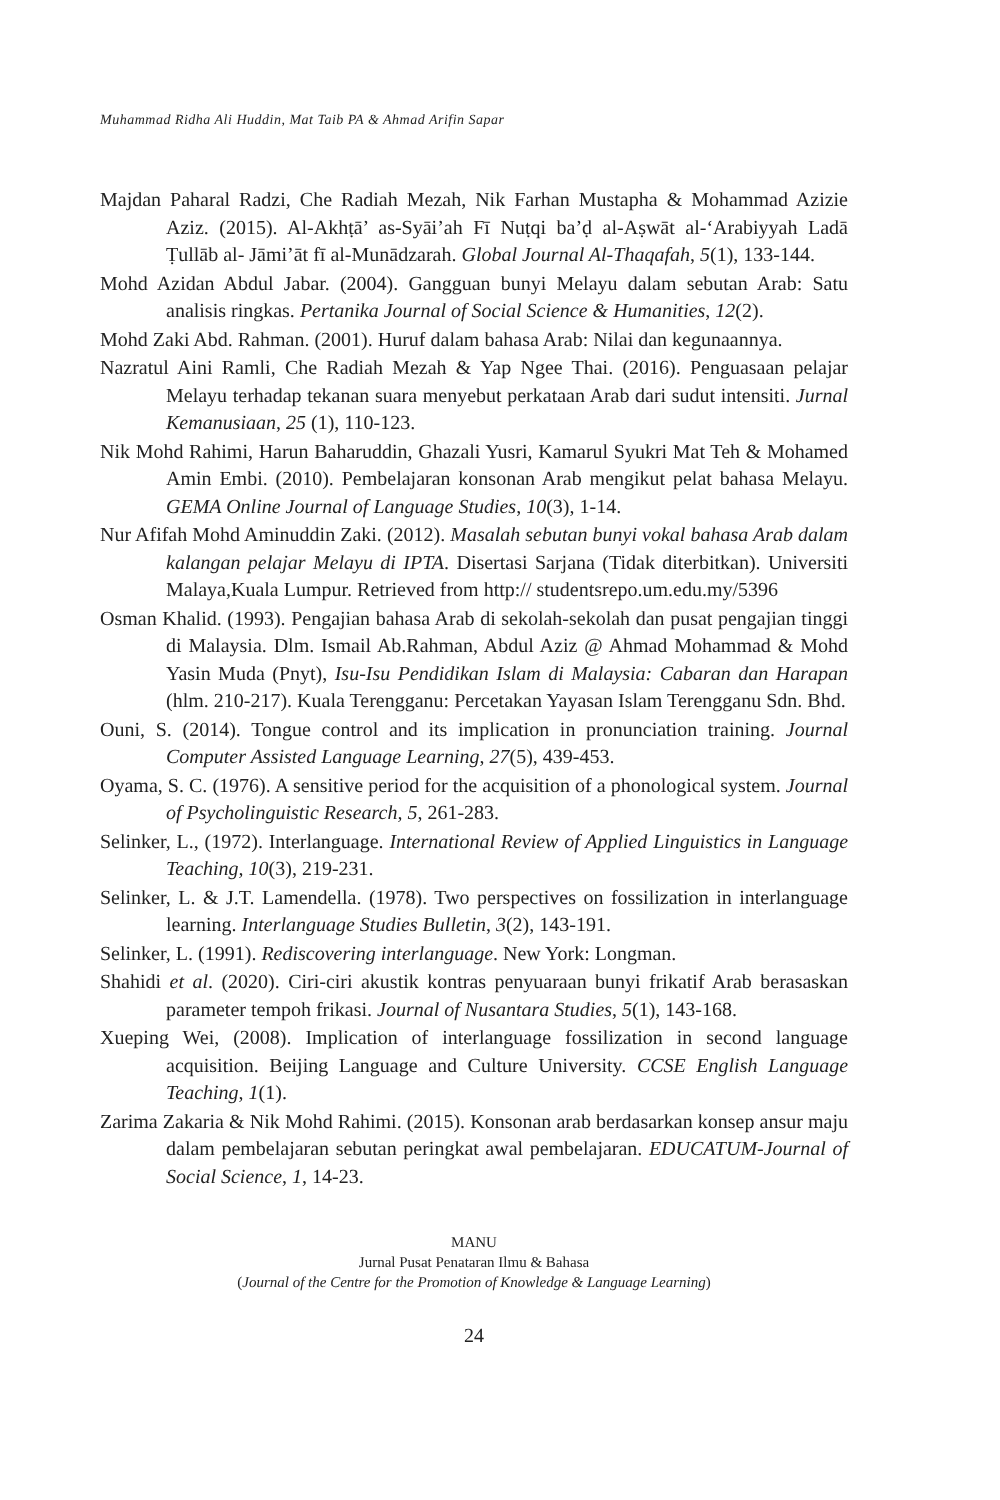Muhammad Ridha Ali Huddin, Mat Taib PA & Ahmad Arifin Sapar
Majdan Paharal Radzi, Che Radiah Mezah, Nik Farhan Mustapha & Mohammad Azizie Aziz. (2015). Al-Akhṭā’ as-Syāi’ah Fī Nuṭqi ba’ḍ al-Aṣwāt al-‘Arabiyyah Ladā Ṭullāb al- Jāmi’āt fī al-Munādzarah. Global Journal Al-Thaqafah, 5(1), 133-144.
Mohd Azidan Abdul Jabar. (2004). Gangguan bunyi Melayu dalam sebutan Arab: Satu analisis ringkas. Pertanika Journal of Social Science & Humanities, 12(2).
Mohd Zaki Abd. Rahman. (2001). Huruf dalam bahasa Arab: Nilai dan kegunaannya.
Nazratul Aini Ramli, Che Radiah Mezah & Yap Ngee Thai. (2016). Penguasaan pelajar Melayu terhadap tekanan suara menyebut perkataan Arab dari sudut intensiti. Jurnal Kemanusiaan, 25 (1), 110-123.
Nik Mohd Rahimi, Harun Baharuddin, Ghazali Yusri, Kamarul Syukri Mat Teh & Mohamed Amin Embi. (2010). Pembelajaran konsonan Arab mengikut pelat bahasa Melayu. GEMA Online Journal of Language Studies, 10(3), 1-14.
Nur Afifah Mohd Aminuddin Zaki. (2012). Masalah sebutan bunyi vokal bahasa Arab dalam kalangan pelajar Melayu di IPTA. Disertasi Sarjana (Tidak diterbitkan). Universiti Malaya,Kuala Lumpur. Retrieved from http:// studentsrepo.um.edu.my/5396
Osman Khalid. (1993). Pengajian bahasa Arab di sekolah-sekolah dan pusat pengajian tinggi di Malaysia. Dlm. Ismail Ab.Rahman, Abdul Aziz @ Ahmad Mohammad & Mohd Yasin Muda (Pnyt), Isu-Isu Pendidikan Islam di Malaysia: Cabaran dan Harapan (hlm. 210-217). Kuala Terengganu: Percetakan Yayasan Islam Terengganu Sdn. Bhd.
Ouni, S. (2014). Tongue control and its implication in pronunciation training. Journal Computer Assisted Language Learning, 27(5), 439-453.
Oyama, S. C. (1976). A sensitive period for the acquisition of a phonological system. Journal of Psycholinguistic Research, 5, 261-283.
Selinker, L., (1972). Interlanguage. International Review of Applied Linguistics in Language Teaching, 10(3), 219-231.
Selinker, L. & J.T. Lamendella. (1978). Two perspectives on fossilization in interlanguage learning. Interlanguage Studies Bulletin, 3(2), 143-191.
Selinker, L. (1991). Rediscovering interlanguage. New York: Longman.
Shahidi et al. (2020). Ciri-ciri akustik kontras penyuaraan bunyi frikatif Arab berasaskan parameter tempoh frikasi. Journal of Nusantara Studies, 5(1), 143-168.
Xueping Wei, (2008). Implication of interlanguage fossilization in second language acquisition. Beijing Language and Culture University. CCSE English Language Teaching, 1(1).
Zarima Zakaria & Nik Mohd Rahimi. (2015). Konsonan arab berdasarkan konsep ansur maju dalam pembelajaran sebutan peringkat awal pembelajaran. EDUCATUM-Journal of Social Science, 1, 14-23.
MANU
Jurnal Pusat Penataran Ilmu & Bahasa
(Journal of the Centre for the Promotion of Knowledge & Language Learning)
24